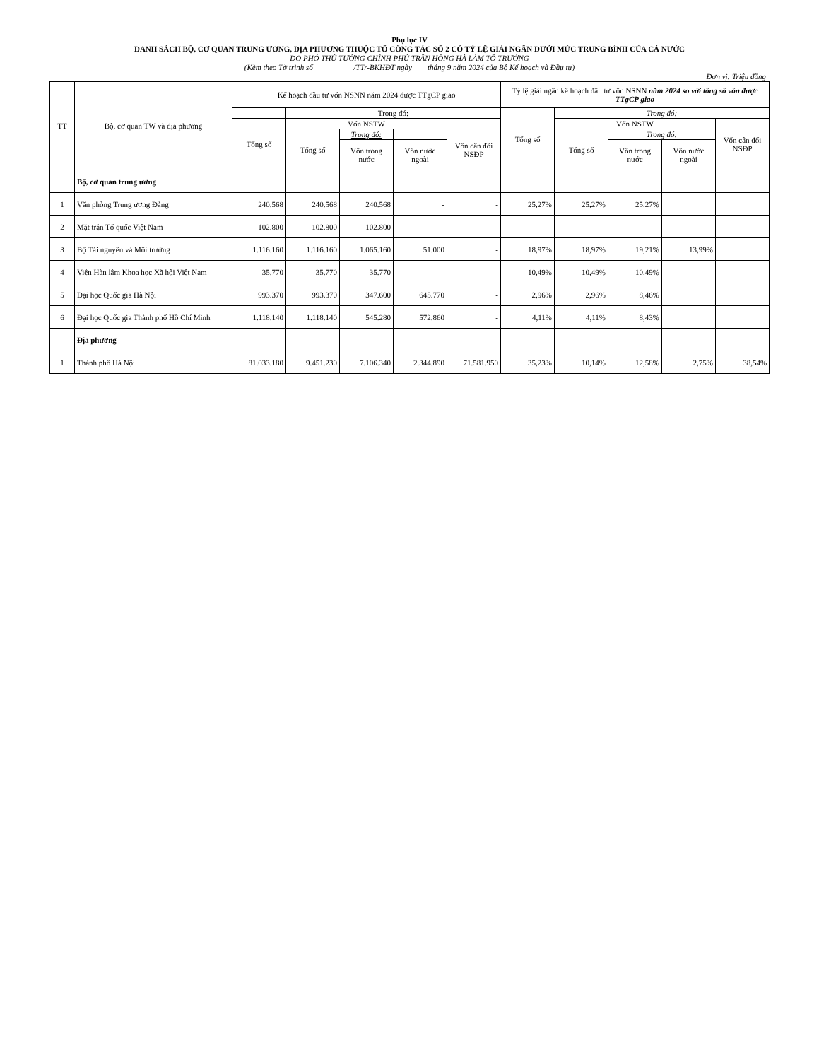Phụ lục IV
DANH SÁCH BỘ, CƠ QUAN TRUNG ƯƠNG, ĐỊA PHƯƠNG THUỘC TỔ CÔNG TÁC SỐ 2 CÓ TỶ LỆ GIẢI NGÂN DƯỚI MỨC TRUNG BÌNH CỦA CẢ NƯỚC
DO PHÓ THỦ TƯỚNG CHÍNH PHỦ TRẦN HỒNG HÀ LÀM TỔ TRƯỞNG
(Kèm theo Tờ trình số /TTr-BKHĐT ngày tháng 9 năm 2024 của Bộ Kế hoạch và Đầu tư)
Đơn vị: Triệu đồng
| TT | Bộ, cơ quan TW và địa phương | Kế hoạch đầu tư vốn NSNN năm 2024 được TTgCP giao | | | | | Tỷ lệ giải ngân kế hoạch đầu tư vốn NSNN năm 2024 so với tổng số vốn được TTgCP giao | | | | |
| --- | --- | --- | --- | --- | --- | --- | --- | --- | --- | --- | --- |
| | | | Trong đó: | | | | Tổng số | Trong đó: | | | |
| | | Tổng số | Vốn NSTW | | | | | Vốn NSTW | | | Vốn cân đối NSĐP |
| | | | Tổng số | Trong đó: | | Vốn cân đối NSĐP | | Tổng số | Trong đó: | | |
| | | | | Vốn trong nước | Vốn nước ngoài | | | | Vốn trong nước | Vốn nước ngoài | |
| | Bộ, cơ quan trung ương | | | | | | | | | | |
| 1 | Văn phòng Trung ương Đảng | 240.568 | 240.568 | 240.568 | - | - | 25,27% | 25,27% | 25,27% | | |
| 2 | Mặt trận Tổ quốc Việt Nam | 102.800 | 102.800 | 102.800 | - | - | | | | | |
| 3 | Bộ Tài nguyên và Môi trường | 1.116.160 | 1.116.160 | 1.065.160 | 51.000 | - | 18,97% | 18,97% | 19,21% | 13,99% | |
| 4 | Viện Hàn lâm Khoa học Xã hội Việt Nam | 35.770 | 35.770 | 35.770 | - | - | 10,49% | 10,49% | 10,49% | | |
| 5 | Đại học Quốc gia Hà Nội | 993.370 | 993.370 | 347.600 | 645.770 | - | 2,96% | 2,96% | 8,46% | | |
| 6 | Đại học Quốc gia Thành phố Hồ Chí Minh | 1.118.140 | 1.118.140 | 545.280 | 572.860 | - | 4,11% | 4,11% | 8,43% | | |
| | Địa phương | | | | | | | | | | |
| 1 | Thành phố Hà Nội | 81.033.180 | 9.451.230 | 7.106.340 | 2.344.890 | 71.581.950 | 35,23% | 10,14% | 12,58% | 2,75% | 38,54% |